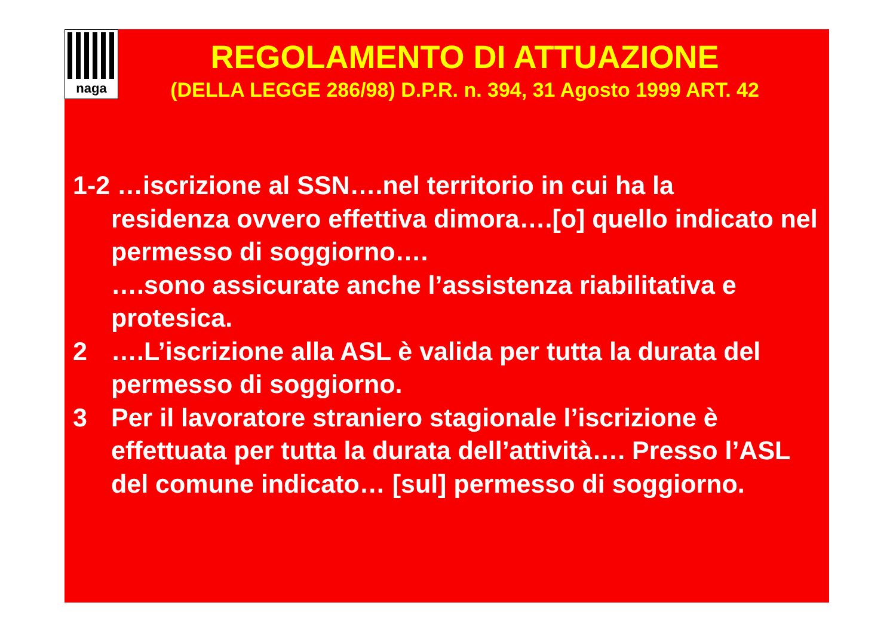naga
REGOLAMENTO DI ATTUAZIONE
(DELLA LEGGE 286/98) D.P.R. n. 394, 31 Agosto 1999 ART. 42
1-2 …iscrizione al SSN….nel territorio in cui ha la
residenza ovvero effettiva dimora….[o] quello indicato nel permesso di soggiorno….
….sono assicurate anche l’assistenza riabilitativa e protesica.
2 ….L’iscrizione alla ASL è valida per tutta la durata del permesso di soggiorno.
3 Per il lavoratore straniero stagionale l’iscrizione è effettuata per tutta la durata dell’attività…. Presso l’ASL del comune indicato… [sul] permesso di soggiorno.